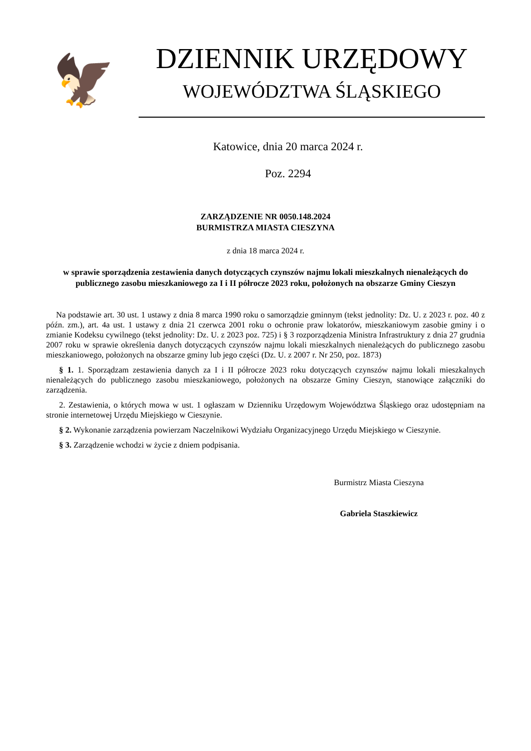🦅
DZIENNIK URZĘDOWY
WOJEWÓDZTWA ŚLĄSKIEGO
Katowice, dnia 20 marca 2024 r.
Poz. 2294
ZARZĄDZENIE NR 0050.148.2024
BURMISTRZA MIASTA CIESZYNA
z dnia 18 marca 2024 r.
w sprawie sporządzenia zestawienia danych dotyczących czynszów najmu lokali mieszkalnych nienależących do publicznego zasobu mieszkaniowego za I i II półrocze 2023 roku, położonych na obszarze Gminy Cieszyn
Na podstawie art. 30 ust. 1 ustawy z dnia 8 marca 1990 roku o samorządzie gminnym (tekst jednolity: Dz. U. z 2023 r. poz. 40 z późn. zm.), art. 4a ust. 1 ustawy z dnia 21 czerwca 2001 roku o ochronie praw lokatorów, mieszkaniowym zasobie gminy i o zmianie Kodeksu cywilnego (tekst jednolity: Dz. U. z 2023 poz. 725) i § 3 rozporządzenia Ministra Infrastruktury z dnia 27 grudnia 2007 roku w sprawie określenia danych dotyczących czynszów najmu lokali mieszkalnych nienależących do publicznego zasobu mieszkaniowego, położonych na obszarze gminy lub jego części (Dz. U. z 2007 r. Nr 250, poz. 1873)
§ 1. 1. Sporządzam zestawienia danych za I i II półrocze 2023 roku dotyczących czynszów najmu lokali mieszkalnych nienależących do publicznego zasobu mieszkaniowego, położonych na obszarze Gminy Cieszyn, stanowiące załączniki do zarządzenia.
2. Zestawienia, o których mowa w ust. 1 ogłaszam w Dzienniku Urzędowym Województwa Śląskiego oraz udostępniam na stronie internetowej Urzędu Miejskiego w Cieszynie.
§ 2. Wykonanie zarządzenia powierzam Naczelnikowi Wydziału Organizacyjnego Urzędu Miejskiego w Cieszynie.
§ 3. Zarządzenie wchodzi w życie z dniem podpisania.
Burmistrz Miasta Cieszyna
Gabriela Staszkiewicz